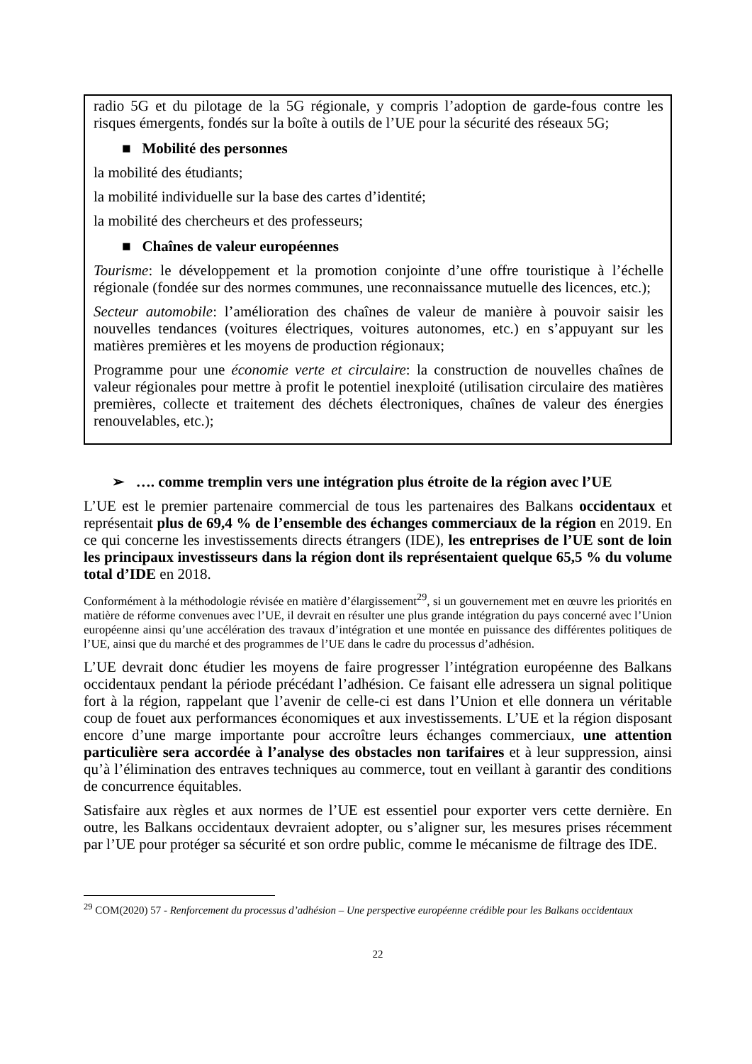radio 5G et du pilotage de la 5G régionale, y compris l’adoption de garde-fous contre les risques émergents, fondés sur la boîte à outils de l’UE pour la sécurité des réseaux 5G;
■ Mobilité des personnes
la mobilité des étudiants;
la mobilité individuelle sur la base des cartes d’identité;
la mobilité des chercheurs et des professeurs;
■ Chaînes de valeur européennes
Tourisme: le développement et la promotion conjointe d’une offre touristique à l’échelle régionale (fondée sur des normes communes, une reconnaissance mutuelle des licences, etc.);
Secteur automobile: l’amélioration des chaînes de valeur de manière à pouvoir saisir les nouvelles tendances (voitures électriques, voitures autonomes, etc.) en s’appuyant sur les matières premières et les moyens de production régionaux;
Programme pour une économie verte et circulaire: la construction de nouvelles chaînes de valeur régionales pour mettre à profit le potentiel inexploité (utilisation circulaire des matières premières, collecte et traitement des déchets électroniques, chaînes de valeur des énergies renouvelables, etc.);
➢ …. comme tremplin vers une intégration plus étroite de la région avec l’UE
L’UE est le premier partenaire commercial de tous les partenaires des Balkans occidentaux et représentait plus de 69,4 % de l’ensemble des échanges commerciaux de la région en 2019. En ce qui concerne les investissements directs étrangers (IDE), les entreprises de l’UE sont de loin les principaux investisseurs dans la région dont ils représentaient quelque 65,5 % du volume total d’IDE en 2018.
Conformément à la méthodologie révisée en matière d’élargissement<sup>29</sup>, si un gouvernement met en œuvre les priorités en matière de réforme convenues avec l’UE, il devrait en résulter une plus grande intégration du pays concerné avec l’Union européenne ainsi qu’une accélération des travaux d’intégration et une montée en puissance des différentes politiques de l’UE, ainsi que du marché et des programmes de l’UE dans le cadre du processus d’adhésion.
L’UE devrait donc étudier les moyens de faire progresser l’intégration européenne des Balkans occidentaux pendant la période précédant l’adhésion. Ce faisant elle adressera un signal politique fort à la région, rappelant que l’avenir de celle-ci est dans l’Union et elle donnera un véritable coup de fouet aux performances économiques et aux investissements. L’UE et la région disposant encore d’une marge importante pour accroître leurs échanges commerciaux, une attention particulière sera accordée à l’analyse des obstacles non tarifaires et à leur suppression, ainsi qu’à l’élimination des entraves techniques au commerce, tout en veillant à garantir des conditions de concurrence équitables.
Satisfaire aux règles et aux normes de l’UE est essentiel pour exporter vers cette dernière. En outre, les Balkans occidentaux devraient adopter, ou s’aligner sur, les mesures prises récemment par l’UE pour protéger sa sécurité et son ordre public, comme le mécanisme de filtrage des IDE.
<sup>29</sup> COM(2020) 57 - Renforcement du processus d’adhésion – Une perspective européenne crédible pour les Balkans occidentaux
22